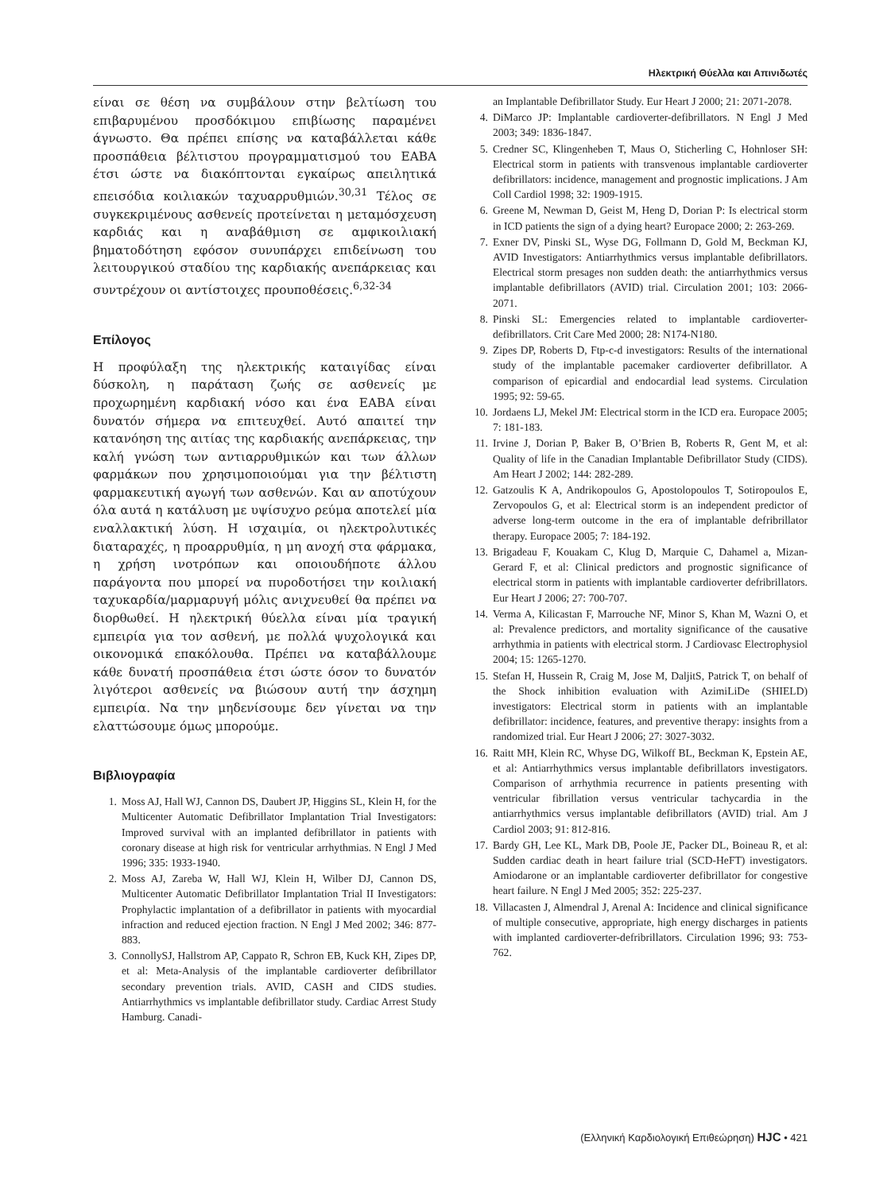Ηλεκτρική Θύελλα και Απινιδωτές
είναι σε θέση να συμβάλουν στην βελτίωση του επιβαρυμένου προσδόκιμου επιβίωσης παραμένει άγνωστο. Θα πρέπει επίσης να καταβάλλεται κάθε προσπάθεια βέλτιστου προγραμματισμού του ΕΑΒΑ έτσι ώστε να διακόπτονται εγκαίρως απειλητικά επεισόδια κοιλιακών ταχυαρρυθμιών.<sup>30,31</sup> Τέλος σε συγκεκριμένους ασθενείς προτείνεται η μεταμόσχευση καρδιάς και η αναβάθμιση σε αμφικοιλιακή βηματοδότηση εφόσον συνυπάρχει επιδείνωση του λειτουργικού σταδίου της καρδιακής ανεπάρκειας και συντρέχουν οι αντίστοιχες προυποθέσεις.<sup>6,32-34</sup>
Επίλογος
Η προφύλαξη της ηλεκτρικής καταιγίδας είναι δύσκολη, η παράταση ζωής σε ασθενείς με προχωρημένη καρδιακή νόσο και ένα ΕΑΒΑ είναι δυνατόν σήμερα να επιτευχθεί. Αυτό απαιτεί την κατανόηση της αιτίας της καρδιακής ανεπάρκειας, την καλή γνώση των αντιαρρυθμικών και των άλλων φαρμάκων που χρησιμοποιούμαι για την βέλτιστη φαρμακευτική αγωγή των ασθενών. Και αν αποτύχουν όλα αυτά η κατάλυση με υψίσυχνο ρεύμα αποτελεί μία εναλλακτική λύση. Η ισχαιμία, οι ηλεκτρολυτικές διαταραχές, η προαρρυθμία, η μη ανοχή στα φάρμακα, η χρήση ινοτρόπων και οποιουδήποτε άλλου παράγοντα που μπορεί να πυροδοτήσει την κοιλιακή ταχυκαρδία/μαρμαρυγή μόλις ανιχνευθεί θα πρέπει να διορθωθεί. Η ηλεκτρική θύελλα είναι μία τραγική εμπειρία για τον ασθενή, με πολλά ψυχολογικά και οικονομικά επακόλουθα. Πρέπει να καταβάλλουμε κάθε δυνατή προσπάθεια έτσι ώστε όσον το δυνατόν λιγότεροι ασθενείς να βιώσουν αυτή την άσχημη εμπειρία. Να την μηδενίσουμε δεν γίνεται να την ελαττώσουμε όμως μπορούμε.
Βιβλιογραφία
1. Moss AJ, Hall WJ, Cannon DS, Daubert JP, Higgins SL, Klein H, for the Multicenter Automatic Defibrillator Implantation Trial Investigators: Improved survival with an implanted defibrillator in patients with coronary disease at high risk for ventricular arrhythmias. N Engl J Med 1996; 335: 1933-1940.
2. Moss AJ, Zareba W, Hall WJ, Klein H, Wilber DJ, Cannon DS, Multicenter Automatic Defibrillator Implantation Trial II Investigators: Prophylactic implantation of a defibrillator in patients with myocardial infraction and reduced ejection fraction. N Engl J Med 2002; 346: 877-883.
3. ConnollySJ, Hallstrom AP, Cappato R, Schron EB, Kuck KH, Zipes DP, et al: Meta-Analysis of the implantable cardioverter defibrillator secondary prevention trials. AVID, CASH and CIDS studies. Antiarrhythmics vs implantable defibrillator study. Cardiac Arrest Study Hamburg. Canadi-
an Implantable Defibrillator Study. Eur Heart J 2000; 21: 2071-2078.
4. DiMarco JP: Implantable cardioverter-defibrillators. N Engl J Med 2003; 349: 1836-1847.
5. Credner SC, Klingenheben T, Maus O, Sticherling C, Hohnloser SH: Electrical storm in patients with transvenous implantable cardioverter defibrillators: incidence, management and prognostic implications. J Am Coll Cardiol 1998; 32: 1909-1915.
6. Greene M, Newman D, Geist M, Heng D, Dorian P: Is electrical storm in ICD patients the sign of a dying heart? Europace 2000; 2: 263-269.
7. Exner DV, Pinski SL, Wyse DG, Follmann D, Gold M, Beckman KJ, AVID Investigators: Antiarrhythmics versus implantable defibrillators. Electrical storm presages non sudden death: the antiarrhythmics versus implantable defibrillators (AVID) trial. Circulation 2001; 103: 2066-2071.
8. Pinski SL: Emergencies related to implantable cardioverter-defibrillators. Crit Care Med 2000; 28: N174-N180.
9. Zipes DP, Roberts D, Ftp-c-d investigators: Results of the international study of the implantable pacemaker cardioverter defibrillator. A comparison of epicardial and endocardial lead systems. Circulation 1995; 92: 59-65.
10. Jordaens LJ, Mekel JM: Electrical storm in the ICD era. Europace 2005; 7: 181-183.
11. Irvine J, Dorian P, Baker B, O’Brien B, Roberts R, Gent M, et al: Quality of life in the Canadian Implantable Defibrillator Study (CIDS). Am Heart J 2002; 144: 282-289.
12. Gatzoulis K A, Andrikopoulos G, Apostolopoulos T, Sotiropoulos E, Zervopoulos G, et al: Electrical storm is an independent predictor of adverse long-term outcome in the era of implantable defribrillator therapy. Europace 2005; 7: 184-192.
13. Brigadeau F, Kouakam C, Klug D, Marquie C, Dahamel a, Mizan-Gerard F, et al: Clinical predictors and prognostic significance of electrical storm in patients with implantable cardioverter defribrillators. Eur Heart J 2006; 27: 700-707.
14. Verma A, Kilicastan F, Marrouche NF, Minor S, Khan M, Wazni O, et al: Prevalence predictors, and mortality significance of the causative arrhythmia in patients with electrical storm. J Cardiovasc Electrophysiol 2004; 15: 1265-1270.
15. Stefan H, Hussein R, Craig M, Jose M, DaljitS, Patrick T, on behalf of the Shock inhibition evaluation with AzimiLiDe (SHIELD) investigators: Electrical storm in patients with an implantable defibrillator: incidence, features, and preventive therapy: insights from a randomized trial. Eur Heart J 2006; 27: 3027-3032.
16. Raitt MH, Klein RC, Whyse DG, Wilkoff BL, Beckman K, Epstein AE, et al: Antiarrhythmics versus implantable defibrillators investigators. Comparison of arrhythmia recurrence in patients presenting with ventricular fibrillation versus ventricular tachycardia in the antiarrhythmics versus implantable defibrillators (AVID) trial. Am J Cardiol 2003; 91: 812-816.
17. Bardy GH, Lee KL, Mark DB, Poole JE, Packer DL, Boineau R, et al: Sudden cardiac death in heart failure trial (SCD-HeFT) investigators. Amiodarone or an implantable cardioverter defibrillator for congestive heart failure. N Engl J Med 2005; 352: 225-237.
18. Villacasten J, Almendral J, Arenal A: Incidence and clinical significance of multiple consecutive, appropriate, high energy discharges in patients with implanted cardioverter-defribrillators. Circulation 1996; 93: 753-762.
(Ελληνική Καρδιολογική Επιθεώρηση) HJC • 421